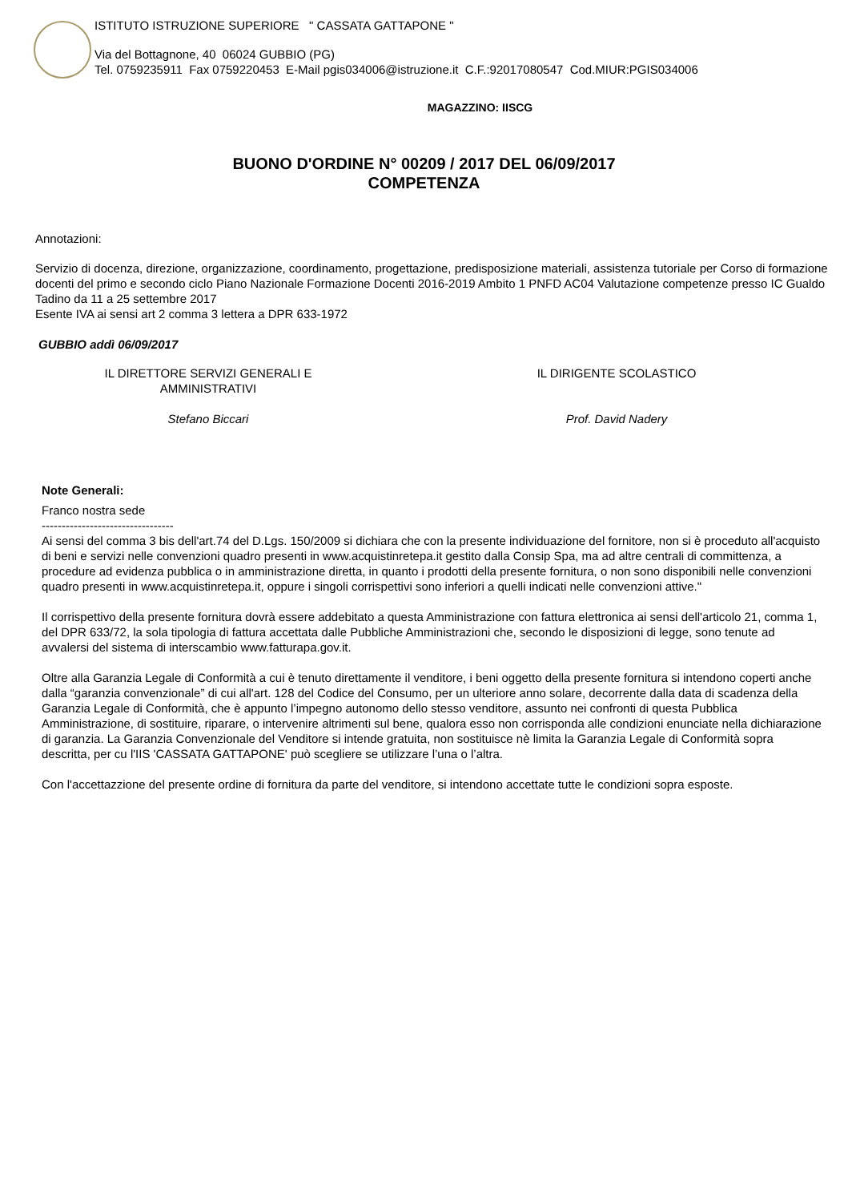ISTITUTO ISTRUZIONE SUPERIORE " CASSATA GATTAPONE "
Via del Bottagnone, 40 06024 GUBBIO (PG)
Tel. 0759235911 Fax 0759220453 E-Mail pgis034006@istruzione.it C.F.:92017080547 Cod.MIUR:PGIS034006
MAGAZZINO: IISCG
BUONO D'ORDINE N° 00209 / 2017 DEL 06/09/2017
COMPETENZA
Annotazioni:
Servizio di docenza, direzione, organizzazione, coordinamento, progettazione, predisposizione materiali, assistenza tutoriale per Corso di formazione docenti del primo e secondo ciclo Piano Nazionale Formazione Docenti 2016-2019 Ambito 1 PNFD AC04 Valutazione competenze presso IC Gualdo Tadino da 11 a 25 settembre 2017
Esente IVA ai sensi art 2 comma 3 lettera a DPR 633-1972
GUBBIO addì 06/09/2017
IL DIRETTORE SERVIZI GENERALI E
AMMINISTRATIVI
Stefano Biccari
IL DIRIGENTE SCOLASTICO
Prof. David Nadery
Note Generali:
Franco nostra sede
---------------------------------
Ai sensi del comma 3 bis dell'art.74 del D.Lgs. 150/2009 si dichiara che con la presente individuazione del fornitore, non si è proceduto all'acquisto di beni e servizi nelle convenzioni quadro presenti in www.acquistinretepa.it gestito dalla Consip Spa, ma ad altre centrali di committenza, a procedure ad evidenza pubblica o in amministrazione diretta, in quanto i prodotti della presente fornitura, o non sono disponibili nelle convenzioni quadro presenti in www.acquistinretepa.it, oppure i singoli corrispettivi sono inferiori a quelli indicati nelle convenzioni attive."
Il corrispettivo della presente fornitura dovrà essere addebitato a questa Amministrazione con fattura elettronica ai sensi dell'articolo 21, comma 1, del DPR 633/72, la sola tipologia di fattura accettata dalle Pubbliche Amministrazioni che, secondo le disposizioni di legge, sono tenute ad avvalersi del sistema di interscambio www.fatturapa.gov.it.
Oltre alla Garanzia Legale di Conformità a cui è tenuto direttamente il venditore, i beni oggetto della presente fornitura si intendono coperti anche dalla “garanzia convenzionale” di cui all'art. 128 del Codice del Consumo, per un ulteriore anno solare, decorrente dalla data di scadenza della Garanzia Legale di Conformità, che è appunto l’impegno autonomo dello stesso venditore, assunto nei confronti di questa Pubblica Amministrazione, di sostituire, riparare, o intervenire altrimenti sul bene, qualora esso non corrisponda alle condizioni enunciate nella dichiarazione di garanzia. La Garanzia Convenzionale del Venditore si intende gratuita, non sostituisce nè limita la Garanzia Legale di Conformità sopra descritta, per cu l'IIS 'CASSATA GATTAPONE' può scegliere se utilizzare l’una o l’altra.
Con l'accettazzione del presente ordine di fornitura da parte del venditore, si intendono accettate tutte le condizioni sopra esposte.